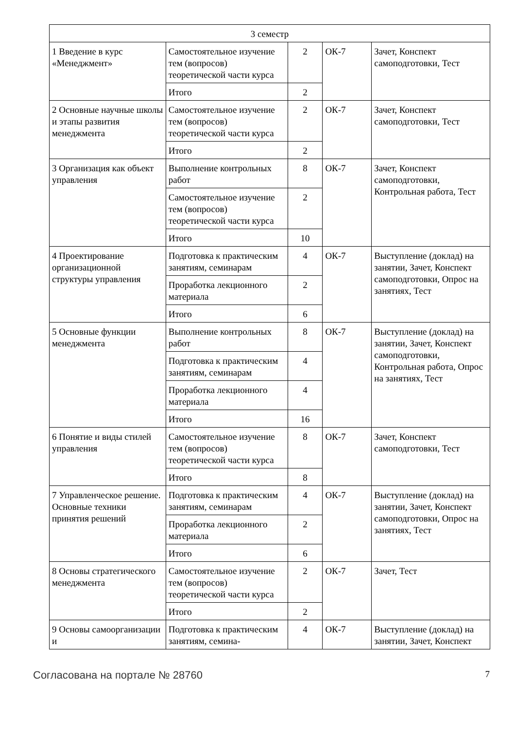| 3 семестр | | | | |
| 1 Введение в курс «Менеджмент» | Самостоятельное изучение тем (вопросов) теоретической части курса | 2 | ОК-7 | Зачет, Конспект самоподготовки, Тест |
| | Итого | 2 | | |
| 2 Основные научные школы и этапы развития менеджмента | Самостоятельное изучение тем (вопросов) теоретической части курса | 2 | ОК-7 | Зачет, Конспект самоподготовки, Тест |
| | Итого | 2 | | |
| 3 Организация как объект управления | Выполнение контрольных работ | 8 | ОК-7 | Зачет, Конспект самоподготовки, Контрольная работа, Тест |
| | Самостоятельное изучение тем (вопросов) теоретической части курса | 2 | | |
| | Итого | 10 | | |
| 4 Проектирование организационной структуры управления | Подготовка к практическим занятиям, семинарам | 4 | ОК-7 | Выступление (доклад) на занятии, Зачет, Конспект самоподготовки, Опрос на занятиях, Тест |
| | Проработка лекционного материала | 2 | | |
| | Итого | 6 | | |
| 5 Основные функции менеджмента | Выполнение контрольных работ | 8 | ОК-7 | Выступление (доклад) на занятии, Зачет, Конспект самоподготовки, Контрольная работа, Опрос на занятиях, Тест |
| | Подготовка к практическим занятиям, семинарам | 4 | | |
| | Проработка лекционного материала | 4 | | |
| | Итого | 16 | | |
| 6 Понятие и виды стилей управления | Самостоятельное изучение тем (вопросов) теоретической части курса | 8 | ОК-7 | Зачет, Конспект самоподготовки, Тест |
| | Итого | 8 | | |
| 7 Управленческое решение. Основные техники принятия решений | Подготовка к практическим занятиям, семинарам | 4 | ОК-7 | Выступление (доклад) на занятии, Зачет, Конспект самоподготовки, Опрос на занятиях, Тест |
| | Проработка лекционного материала | 2 | | |
| | Итого | 6 | | |
| 8 Основы стратегического менеджмента | Самостоятельное изучение тем (вопросов) теоретической части курса | 2 | ОК-7 | Зачет, Тест |
| | Итого | 2 | | |
| 9 Основы самоорганизации и | Подготовка к практическим занятиям, семина- | 4 | ОК-7 | Выступление (доклад) на занятии, Зачет, Конспект |
Согласована на портале № 28760 7